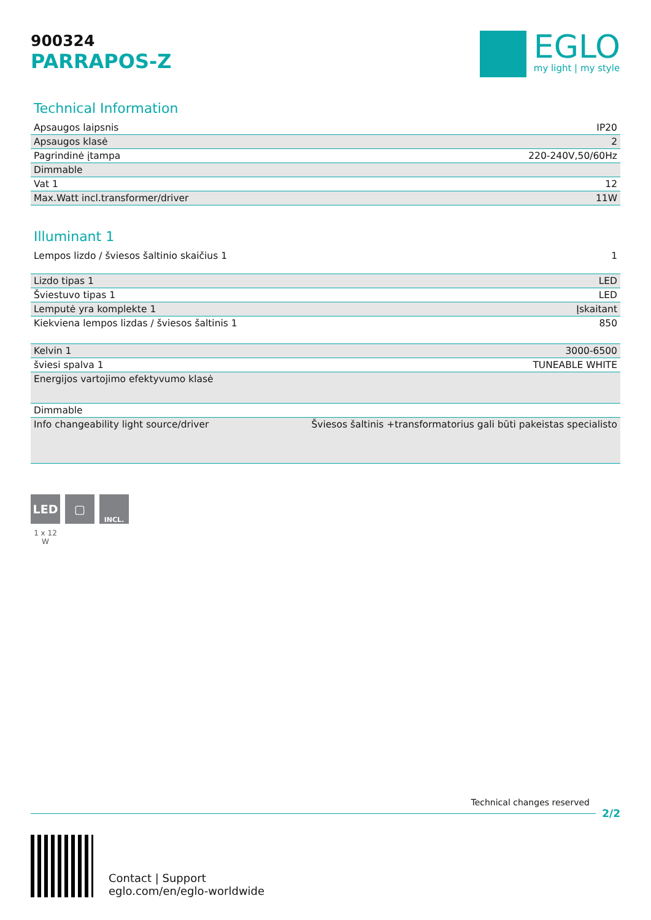900324
PARRAPOS-Z
EGLO
my light | my style
Technical Information
| Apsaugos laipsnis | IP20 |
| Apsaugos klasė | 2 |
| Pagrindinė įtampa | 220-240V,50/60Hz |
| Dimmable | |
| Vat 1 | 12 |
| Max.Watt incl.transformer/driver | 11W |
Illuminant 1
| Lempos lizdo / šviesos šaltinio skaičius 1 | 1 |
| Lizdo tipas 1 | LED |
| Šviestuvo tipas 1 | LED |
| Lemputė yra komplekte 1 | Įskaitant |
| Kiekviena lempos lizdas / šviesos šaltinis 1 | 850 |
| Kelvin 1 | 3000-6500 |
| šviesi spalva 1 | TUNEABLE WHITE |
| Energijos vartojimo efektyvumo klasė | |
| Dimmable | |
| Info changeability light source/driver | Šviesos šaltinis +transformatorius gali būti pakeistas specialisto |
LED ▢
INCL.
1 x 12 W
Technical changes reserved
2/2
Contact | Support
eglo.com/en/eglo-worldwide